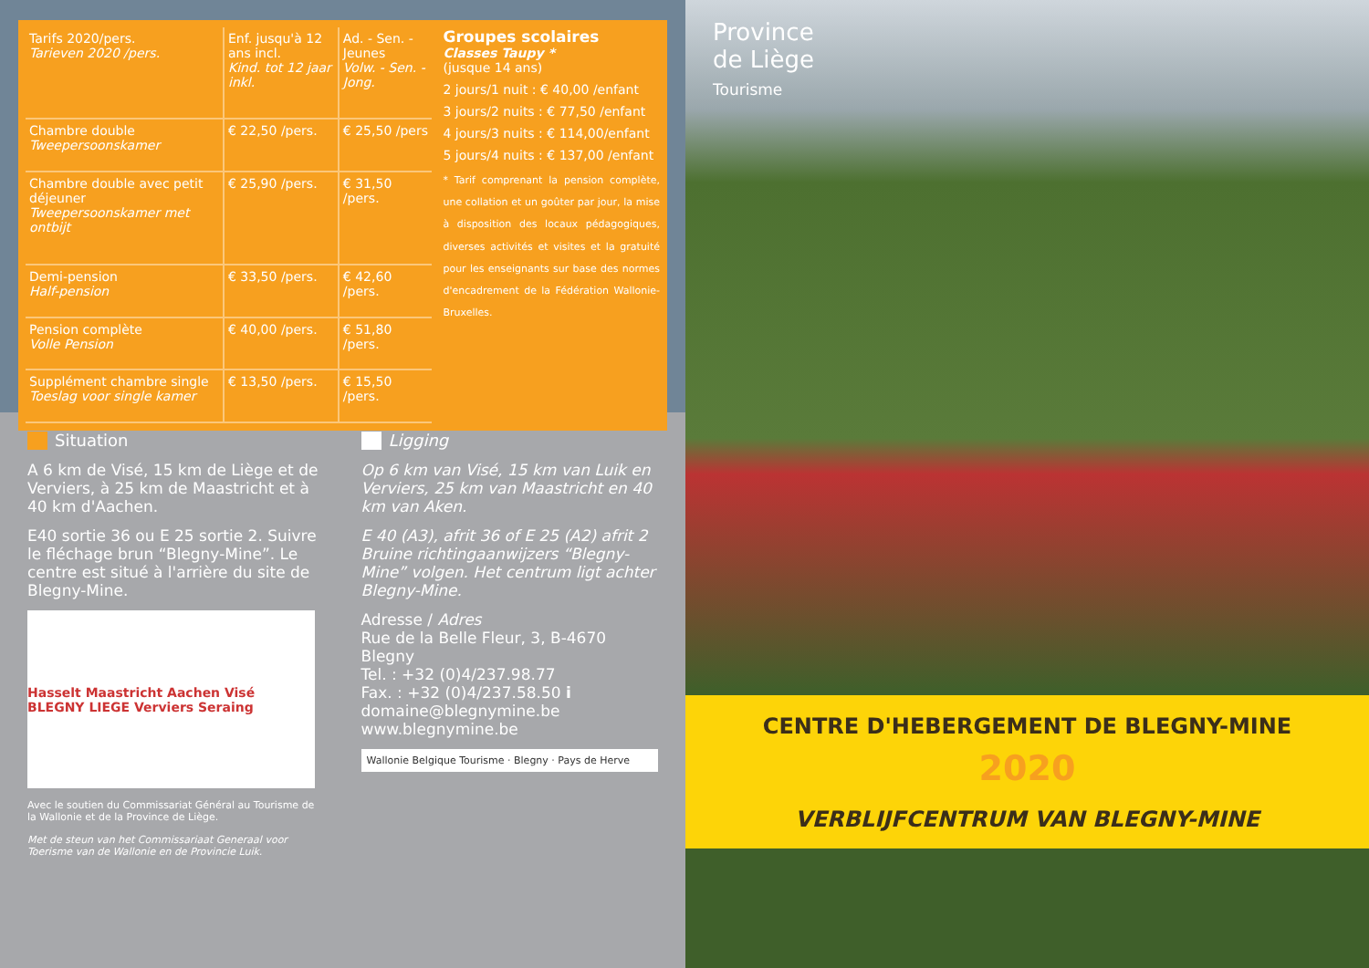| Tarifs 2020/pers. Tarieven 2020 /pers. | Enf. jusqu'à 12 ans incl. Kind. tot 12 jaar inkl. | Ad. - Sen. - Jeunes Volw. - Sen. - Jong. |
| --- | --- | --- |
| Chambre double Tweepersoonskamer | € 22,50 /pers. | € 25,50 /pers |
| Chambre double avec petit déjeuner Tweepersoonskamer met ontbijt | € 25,90 /pers. | € 31,50 /pers. |
| Demi-pension Half-pension | € 33,50 /pers. | € 42,60 /pers. |
| Pension complète Volle Pension | € 40,00 /pers. | € 51,80 /pers. |
| Supplément chambre single Toeslag voor single kamer | € 13,50 /pers. | € 15,50 /pers. |
Groupes scolaires
Classes Taupy *
(jusque 14 ans)
2 jours/1 nuit : € 40,00 /enfant
3 jours/2 nuits : € 77,50 /enfant
4 jours/3 nuits : € 114,00/enfant
5 jours/4 nuits : € 137,00 /enfant
* Tarif comprenant la pension complète, une collation et un goûter par jour, la mise à disposition des locaux pédagogiques, diverses activités et visites et la gratuité pour les enseignants sur base des normes d'encadrement de la Fédération Wallonie-Bruxelles.
Situation
A 6 km de Visé, 15 km de Liège et de Verviers, à 25 km de Maastricht et à 40 km d'Aachen.
E40 sortie 36 ou E 25 sortie 2. Suivre le fléchage brun “Blegny-Mine”. Le centre est situé à l'arrière du site de Blegny-Mine.
Hasselt Maastricht Aachen Visé BLEGNY LIEGE Verviers Seraing
Avec le soutien du Commissariat Général au Tourisme de la Wallonie et de la Province de Liège.
Met de steun van het Commissariaat Generaal voor Toerisme van de Wallonie en de Provincie Luik.
Ligging
Op 6 km van Visé, 15 km van Luik en Verviers, 25 km van Maastricht en 40 km van Aken.
E 40 (A3), afrit 36 of E 25 (A2) afrit 2 Bruine richtingaanwijzers “Blegny-Mine” volgen. Het centrum ligt achter Blegny-Mine.
Adresse / Adres
Rue de la Belle Fleur, 3, B-4670 Blegny
Tel. : +32 (0)4/237.98.77
Fax. : +32 (0)4/237.58.50 i
domaine@blegnymine.be
www.blegnymine.be
Wallonie Belgique Tourisme · Blegny · Pays de Herve
Province
de Liège
Tourisme
CENTRE D'HEBERGEMENT DE BLEGNY-MINE
2020
VERBLIJFCENTRUM VAN BLEGNY-MINE